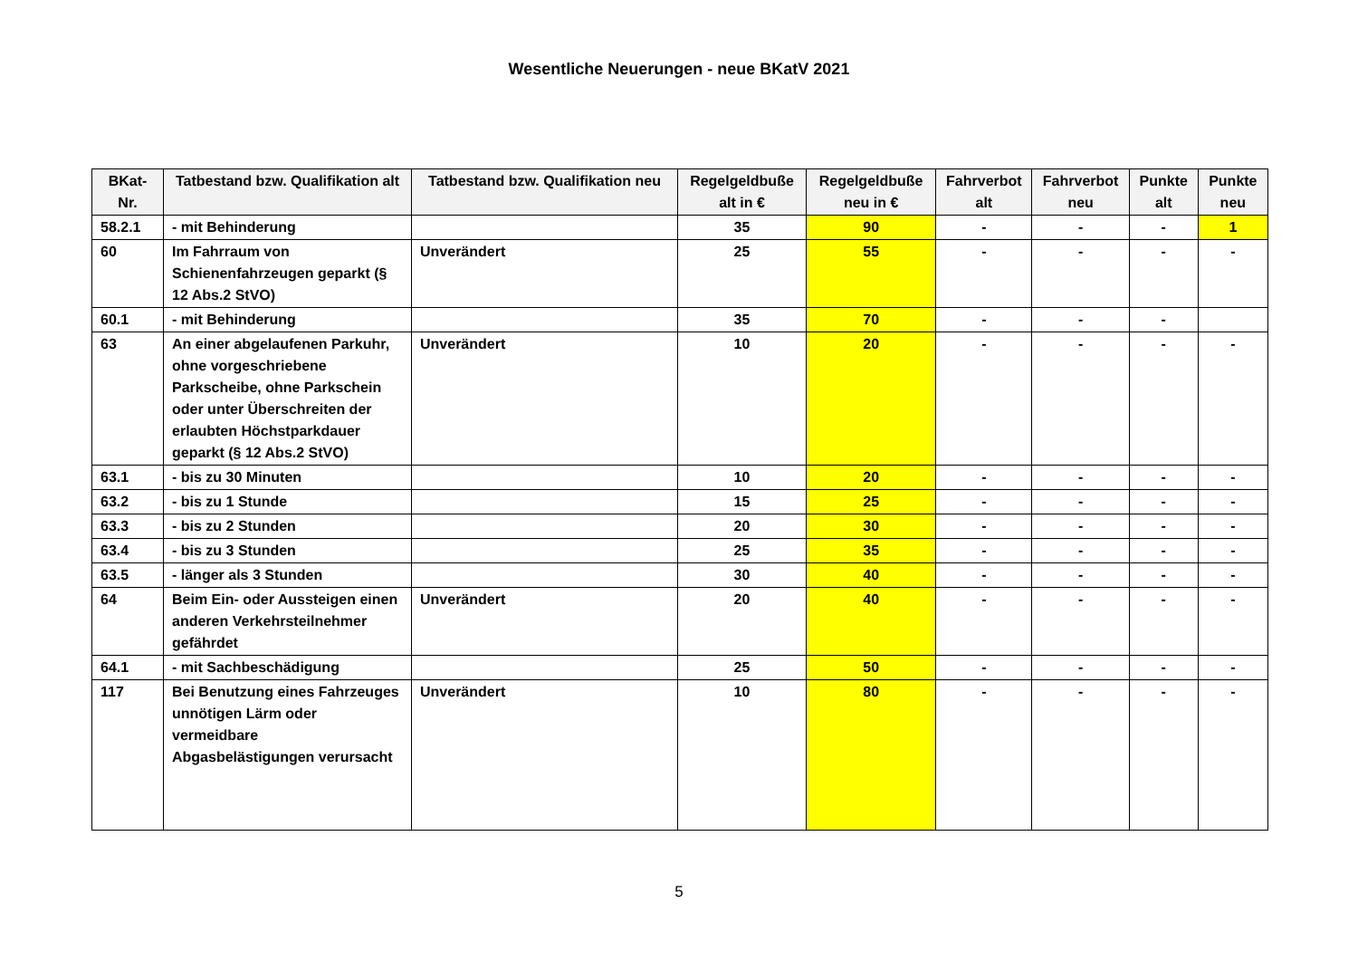Wesentliche Neuerungen - neue BKatV 2021
| BKat-Nr. | Tatbestand bzw. Qualifikation alt | Tatbestand bzw. Qualifikation neu | Regelgeldbuße alt in € | Regelgeldbuße neu in € | Fahrverbot alt | Fahrverbot neu | Punkte alt | Punkte neu |
| --- | --- | --- | --- | --- | --- | --- | --- | --- |
| 58.2.1 | - mit Behinderung | | 35 | 90 | - | - | - | 1 |
| 60 | Im Fahrraum von Schienenfahrzeugen geparkt (§ 12 Abs.2 StVO) | Unverändert | 25 | 55 | - | - | - | - |
| 60.1 | - mit Behinderung | | 35 | 70 | - | - | - | |
| 63 | An einer abgelaufenen Parkuhr, ohne vorgeschriebene Parkscheibe, ohne Parkschein oder unter Überschreiten der erlaubten Höchstparkdauer geparkt (§ 12 Abs.2 StVO) | Unverändert | 10 | 20 | - | - | - | - |
| 63.1 | - bis zu 30 Minuten | | 10 | 20 | - | - | - | - |
| 63.2 | - bis zu 1 Stunde | | 15 | 25 | - | - | - | - |
| 63.3 | - bis zu 2 Stunden | | 20 | 30 | - | - | - | - |
| 63.4 | - bis zu 3 Stunden | | 25 | 35 | - | - | - | - |
| 63.5 | - länger als 3 Stunden | | 30 | 40 | - | - | - | - |
| 64 | Beim Ein- oder Aussteigen einen anderen Verkehrsteilnehmer gefährdet | Unverändert | 20 | 40 | - | - | - | - |
| 64.1 | - mit Sachbeschädigung | | 25 | 50 | - | - | - | - |
| 117 | Bei Benutzung eines Fahrzeuges unnötigen Lärm oder vermeidbare Abgasbelästigungen verursacht | Unverändert | 10 | 80 | - | - | - | - |
5